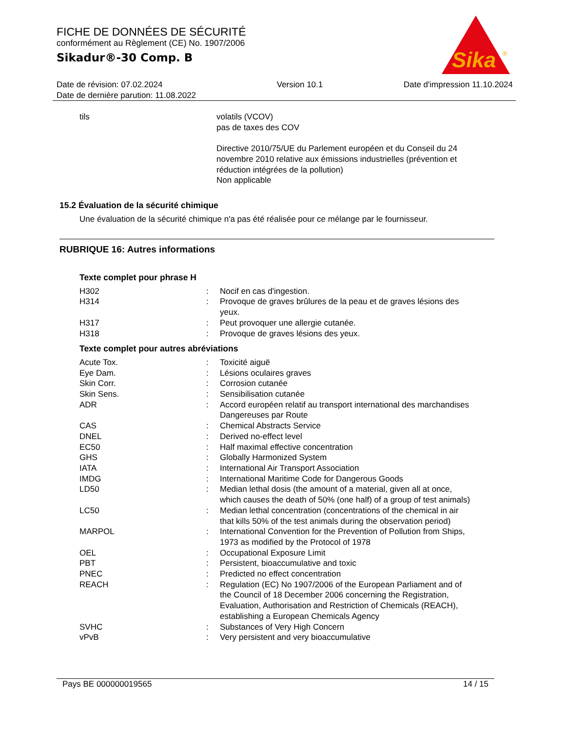FICHE DE DONNÉES DE SÉCURITÉ
conformément au Règlement (CE) No. 1907/2006
Sikadur®-30 Comp. B
Sika
®
Date de révision: 07.02.2024
Date de dernière parution: 11.08.2022
Version 10.1 Date d'impression 11.10.2024
tils volatils (VCOV)
pas de taxes des COV
Directive 2010/75/UE du Parlement européen et du Conseil du 24 novembre 2010 relative aux émissions industrielles (prévention et réduction intégrées de la pollution)
Non applicable
15.2 Évaluation de la sécurité chimique
Une évaluation de la sécurité chimique n'a pas été réalisée pour ce mélange par le fournisseur.
RUBRIQUE 16: Autres informations
Texte complet pour phrase H
H302 : Nocif en cas d'ingestion.
H314 : Provoque de graves brûlures de la peau et de graves lésions des yeux.
H317 : Peut provoquer une allergie cutanée.
H318 : Provoque de graves lésions des yeux.
Texte complet pour autres abréviations
Acute Tox. : Toxicité aiguë
Eye Dam. : Lésions oculaires graves
Skin Corr. : Corrosion cutanée
Skin Sens. : Sensibilisation cutanée
ADR : Accord européen relatif au transport international des marchandises Dangereuses par Route
CAS : Chemical Abstracts Service
DNEL : Derived no-effect level
EC50 : Half maximal effective concentration
GHS : Globally Harmonized System
IATA : International Air Transport Association
IMDG : International Maritime Code for Dangerous Goods
LD50 : Median lethal dosis (the amount of a material, given all at once, which causes the death of 50% (one half) of a group of test animals)
LC50 : Median lethal concentration (concentrations of the chemical in air that kills 50% of the test animals during the observation period)
MARPOL : International Convention for the Prevention of Pollution from Ships, 1973 as modified by the Protocol of 1978
OEL : Occupational Exposure Limit
PBT : Persistent, bioaccumulative and toxic
PNEC : Predicted no effect concentration
REACH : Regulation (EC) No 1907/2006 of the European Parliament and of the Council of 18 December 2006 concerning the Registration, Evaluation, Authorisation and Restriction of Chemicals (REACH), establishing a European Chemicals Agency
SVHC : Substances of Very High Concern
vPvB : Very persistent and very bioaccumulative
Pays BE 000000019565 14 / 15